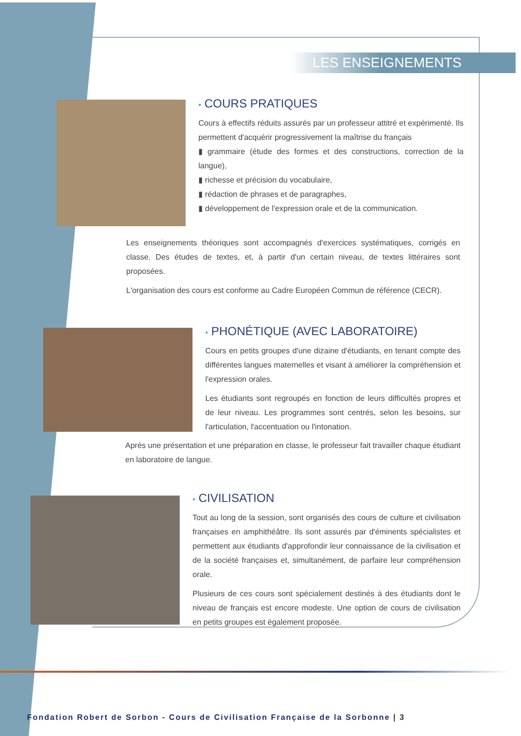LES ENSEIGNEMENTS
• COURS PRATIQUES
Cours à effectifs réduits assurés par un professeur attitré et expérimenté. Ils permettent d'acquérir progressivement la maîtrise du français
▮ grammaire (étude des formes et des constructions, correction de la langue),
▮ richesse et précision du vocabulaire,
▮ rédaction de phrases et de paragraphes,
▮ développement de l'expression orale et de la communication.
Les enseignements théoriques sont accompagnés d'exercices systématiques, corrigés en classe. Des études de textes, et, à partir d'un certain niveau, de textes littéraires sont proposées.
L'organisation des cours est conforme au Cadre Européen Commun de référence (CECR).
• PHONÉTIQUE (AVEC LABORATOIRE)
Cours en petits groupes d'une dizaine d'étudiants, en tenant compte des différentes langues maternelles et visant à améliorer la compréhension et l'expression orales.
Les étudiants sont regroupés en fonction de leurs difficultés propres et de leur niveau. Les programmes sont centrés, selon les besoins, sur l'articulation, l'accentuation ou l'intonation.
Après une présentation et une préparation en classe, le professeur fait travailler chaque étudiant en laboratoire de langue.
• CIVILISATION
Tout au long de la session, sont organisés des cours de culture et civilisation françaises en amphithéâtre. Ils sont assurés par d'éminents spécialistes et permettent aux étudiants d'approfondir leur connaissance de la civilisation et de la société françaises et, simultanément, de parfaire leur compréhension orale.
Plusieurs de ces cours sont spécialement destinés à des étudiants dont le niveau de français est encore modeste. Une option de cours de civilisation en petits groupes est également proposée.
Fondation Robert de Sorbon - Cours de Civilisation Française de la Sorbonne | 3